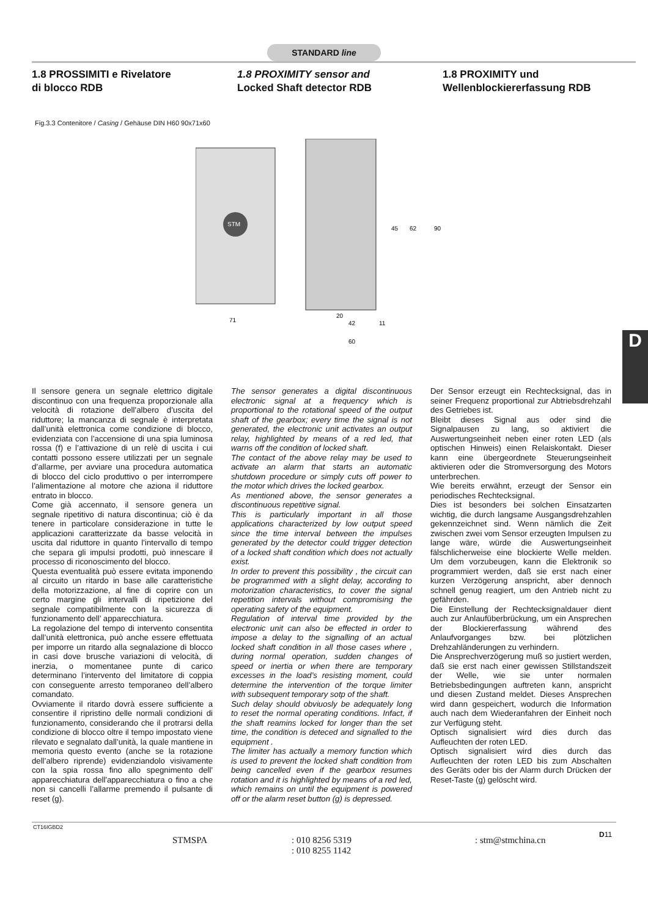STANDARD line
1.8 PROSSIMITI e Rivelatore
di blocco RDB
1.8 PROXIMITY sensor and
Locked Shaft detector RDB
1.8 PROXIMITY und
Wellenblockiererfassung RDB
Fig.3.3 Contenitore / Casing / Gehäuse DIN H60 90x71x60
STM
71
20
42
11
60
45
62
90
D
Il sensore genera un segnale elettrico digitale discontinuo con una frequenza proporzionale alla velocità di rotazione dell’albero d’uscita del riduttore; la mancanza di segnale è interpretata dall’unità elettronica come condizione di blocco, evidenziata con l’accensione di una spia luminosa rossa (f) e l’attivazione di un relè di uscita i cui contatti possono essere utilizzati per un segnale d’allarme, per avviare una procedura automatica di blocco del ciclo produttivo o per interrompere l’alimentazione al motore che aziona il riduttore entrato in blocco.
Come già accennato, il sensore genera un segnale ripetitivo di natura discontinua; ciò è da tenere in particolare considerazione in tutte le applicazioni caratterizzate da basse velocità in uscita dal riduttore in quanto l’intervallo di tempo che separa gli impulsi prodotti, può innescare il processo di riconoscimento del blocco.
Questa eventualità può essere evitata imponendo al circuito un ritardo in base alle caratteristiche della motorizzazione, al fine di coprire con un certo margine gli intervalli di ripetizione del segnale compatibilmente con la sicurezza di funzionamento dell’ apparecchiatura.
La regolazione del tempo di intervento consentita dall’unità elettronica, può anche essere effettuata per imporre un ritardo alla segnalazione di blocco in casi dove brusche variazioni di velocità, di inerzia, o momentanee punte di carico determinano l’intervento del limitatore di coppia con conseguente arresto temporaneo dell’albero comandato.
Ovviamente il ritardo dovrà essere sufficiente a consentire il ripristino delle normali condizioni di funzionamento, considerando che il protrarsi della condizione di blocco oltre il tempo impostato viene rilevato e segnalato dall’unità, la quale mantiene in memoria questo evento (anche se la rotazione dell’albero riprende) evidenziandolo visivamente con la spia rossa fino allo spegnimento dell' apparecchiatura dell'apparecchiatura o fino a che non si cancelli l’allarme premendo il pulsante di reset (g).
The sensor generates a digital discontinuous electronic signal at a frequency which is proportional to the rotational speed of the output shaft of the gearbox; every time the signal is not generated, the electronic unit activates an output relay, highlighted by means of a red led, that warns off the condition of locked shaft.
The contact of the above relay may be used to activate an alarm that starts an automatic shutdown procedure or simply cuts off power to the motor which drives the locked gearbox.
As mentioned above, the sensor generates a discontinuous repetitive signal.
This is particularly important in all those applications characterized by low output speed since the time interval between the impulses generated by the detector could trigger detection of a locked shaft condition which does not actually exist.
In order to prevent this possibility , the circuit can be programmed with a slight delay, according to motorization characteristics, to cover the signal repetition intervals without compromising the operating safety of the equipment.
Regulation of interval time provided by the electronic unit can also be effected in order to impose a delay to the signalling of an actual locked shaft condition in all those cases where , during normal operation, sudden changes of speed or inertia or when there are temporary excesses in the load’s resisting moment, could determine the intervention of the torque limiter with subsequent temporary sotp of the shaft.
Such delay should obviuosly be adequately long to reset the normal operating conditions. Infact, if the shaft reamins locked for longer than the set time, the condition is deteced and signalled to the equipment .
The limiter has actually a memory function which is used to prevent the locked shaft condition from being cancelled even if the gearbox resumes rotation and it is highlighted by means of a red led, which remains on until the equipment is powered off or the alarm reset button (g) is depressed.
Der Sensor erzeugt ein Rechtecksignal, das in seiner Frequenz proportional zur Abtriebsdrehzahl des Getriebes ist.
Bleibt dieses Signal aus oder sind die Signalpausen zu lang, so aktiviert die Auswertungseinheit neben einer roten LED (als optischen Hinweis) einen Relaiskontakt. Dieser kann eine übergeordnete Steuerungseinheit aktivieren oder die Stromversorgung des Motors unterbrechen.
Wie bereits erwähnt, erzeugt der Sensor ein periodisches Rechtecksignal.
Dies ist besonders bei solchen Einsatzarten wichtig, die durch langsame Ausgangsdrehzahlen gekennzeichnet sind. Wenn nämlich die Zeit zwischen zwei vom Sensor erzeugten Impulsen zu lange wäre, würde die Auswertungseinheit fälschlicherweise eine blockierte Welle melden. Um dem vorzubeugen, kann die Elektronik so programmiert werden, daß sie erst nach einer kurzen Verzögerung anspricht, aber dennoch schnell genug reagiert, um den Antrieb nicht zu gefährden.
Die Einstellung der Rechtecksignaldauer dient auch zur Anlaufüberbrückung, um ein Ansprechen der Blockiererfassung während des Anlaufvorganges bzw. bei plötzlichen Drehzahländerungen zu verhindern.
Die Ansprechverzögerung muß so justiert werden, daß sie erst nach einer gewissen Stillstandszeit der Welle, wie sie unter normalen Betriebsbedingungen auftreten kann, anspricht und diesen Zustand meldet. Dieses Ansprechen wird dann gespeichert, wodurch die Information auch nach dem Wiederanfahren der Einheit noch zur Verfügung steht.
Optisch signalisiert wird dies durch das Aufleuchten der roten LED.
Optisch signalisiert wird dies durch das Aufleuchten der roten LED bis zum Abschalten des Geräts oder bis der Alarm durch Drücken der Reset-Taste (g) gelöscht wird.
CT16IGBD2
STMSPA : 010 8256 5319
: 010 8255 1142
: stm@stmchina.cn
D11